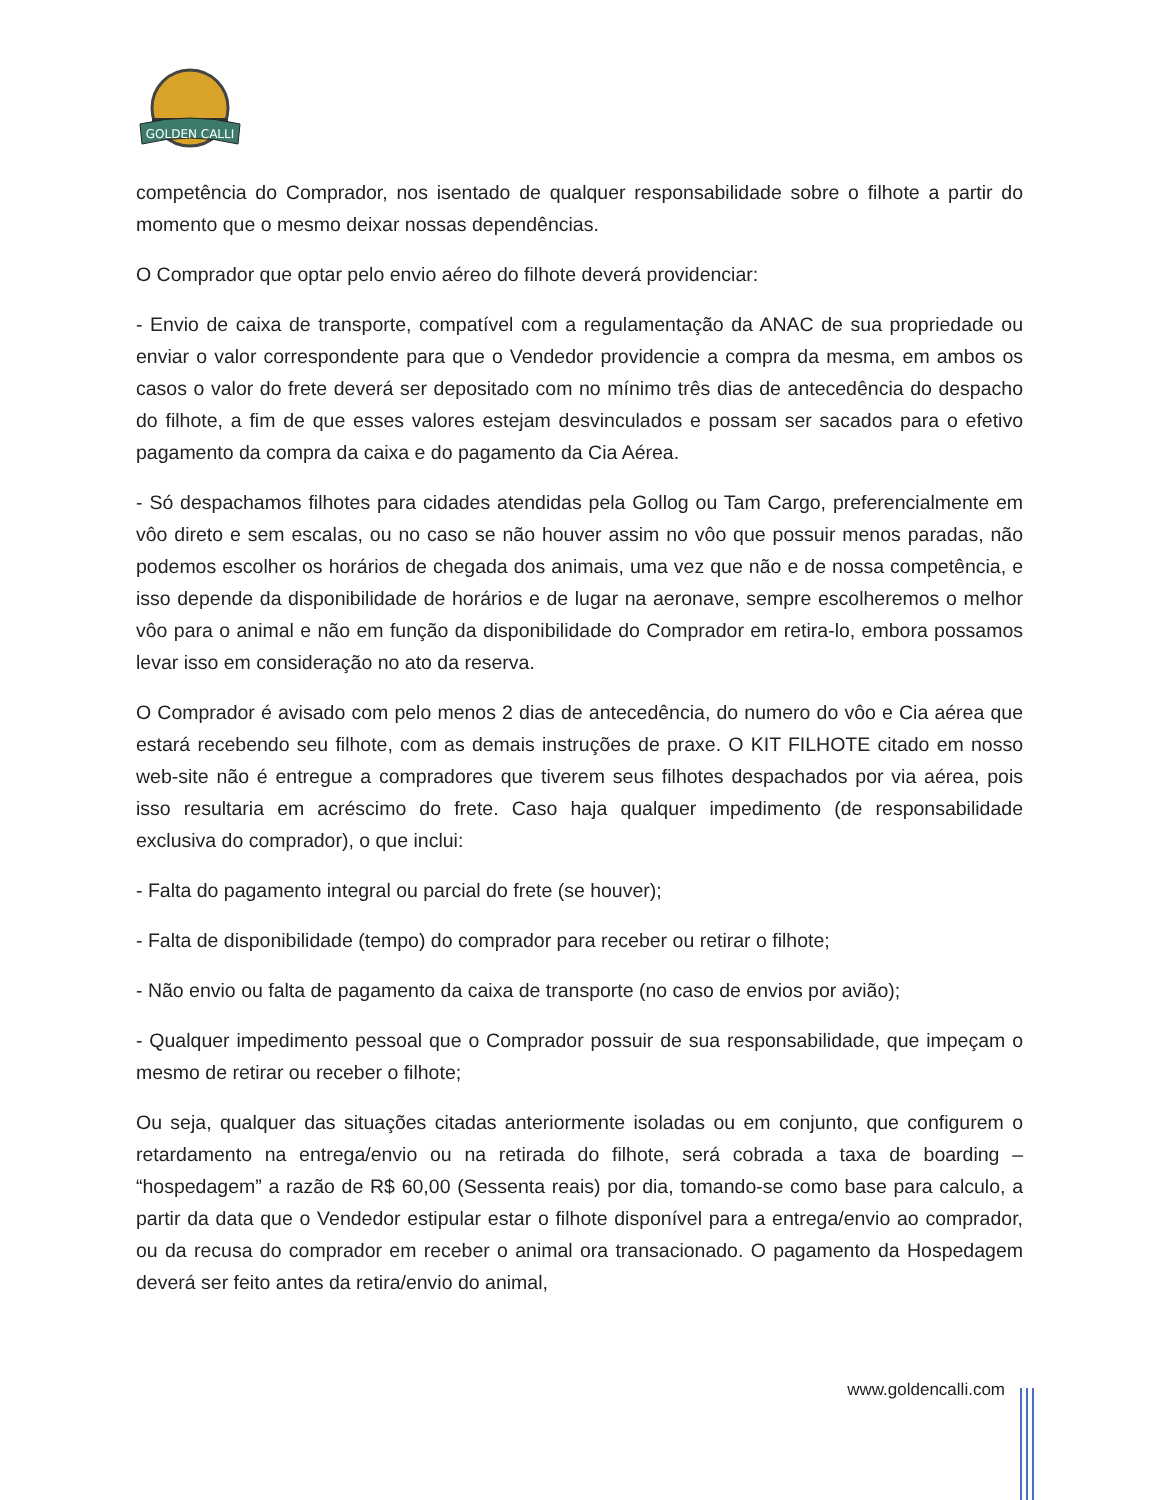GOLDEN CALLI
competência do Comprador, nos isentado de qualquer responsabilidade sobre o filhote a partir do momento que o mesmo deixar nossas dependências.
O Comprador que optar pelo envio aéreo do filhote deverá providenciar:
- Envio de caixa de transporte, compatível com a regulamentação da ANAC de sua propriedade ou enviar o valor correspondente para que o Vendedor providencie a compra da mesma, em ambos os casos o valor do frete deverá ser depositado com no mínimo três dias de antecedência do despacho do filhote, a fim de que esses valores estejam desvinculados e possam ser sacados para o efetivo pagamento da compra da caixa e do pagamento da Cia Aérea.
- Só despachamos filhotes para cidades atendidas pela Gollog ou Tam Cargo, preferencialmente em vôo direto e sem escalas, ou no caso se não houver assim no vôo que possuir menos paradas, não podemos escolher os horários de chegada dos animais, uma vez que não e de nossa competência, e isso depende da disponibilidade de horários e de lugar na aeronave, sempre escolheremos o melhor vôo para o animal e não em função da disponibilidade do Comprador em retira-lo, embora possamos levar isso em consideração no ato da reserva.
O Comprador é avisado com pelo menos 2 dias de antecedência, do numero do vôo e Cia aérea que estará recebendo seu filhote, com as demais instruções de praxe. O KIT FILHOTE citado em nosso web-site não é entregue a compradores que tiverem seus filhotes despachados por via aérea, pois isso resultaria em acréscimo do frete. Caso haja qualquer impedimento (de responsabilidade exclusiva do comprador), o que inclui:
- Falta do pagamento integral ou parcial do frete (se houver);
- Falta de disponibilidade (tempo) do comprador para receber ou retirar o filhote;
- Não envio ou falta de pagamento da caixa de transporte (no caso de envios por avião);
- Qualquer impedimento pessoal que o Comprador possuir de sua responsabilidade, que impeçam o mesmo de retirar ou receber o filhote;
Ou seja, qualquer das situações citadas anteriormente isoladas ou em conjunto, que configurem o retardamento na entrega/envio ou na retirada do filhote, será cobrada a taxa de boarding – “hospedagem” a razão de R$ 60,00 (Sessenta reais) por dia, tomando-se como base para calculo, a partir da data que o Vendedor estipular estar o filhote disponível para a entrega/envio ao comprador, ou da recusa do comprador em receber o animal ora transacionado. O pagamento da Hospedagem deverá ser feito antes da retira/envio do animal,
www.goldencalli.com